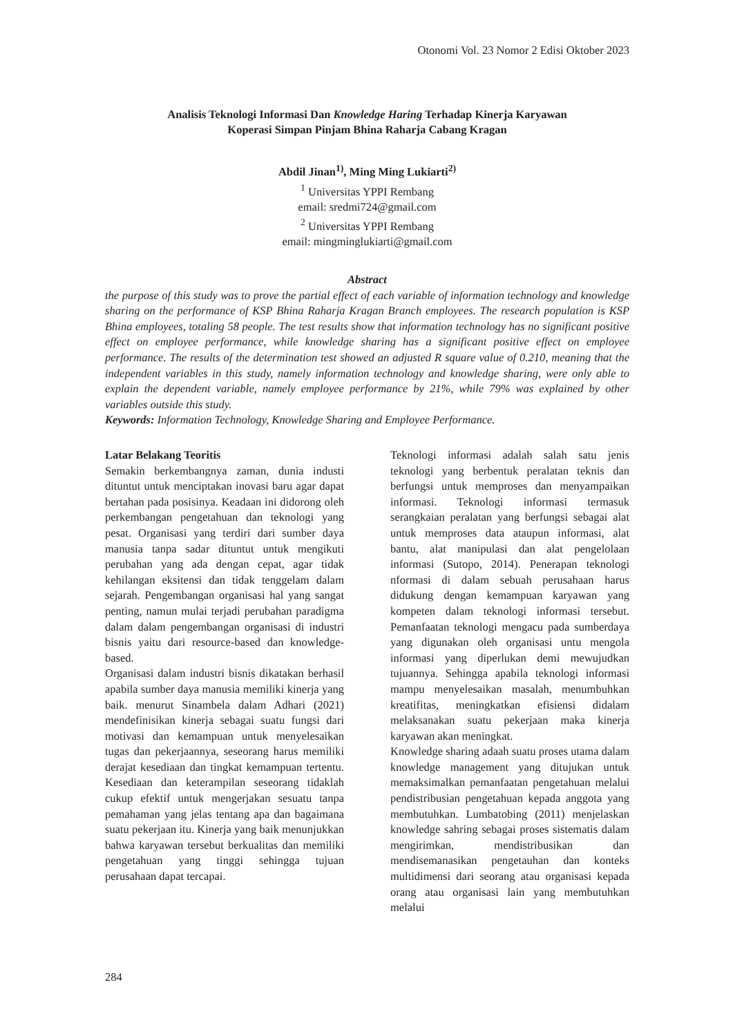Otonomi Vol. 23 Nomor 2 Edisi Oktober 2023
Analisis Teknologi Informasi Dan Knowledge Haring Terhadap Kinerja Karyawan
Koperasi Simpan Pinjam Bhina Raharja Cabang Kragan
Abdil Jinan<sup>1)</sup>, Ming Ming Lukiarti<sup>2)</sup>
<sup>1</sup> Universitas YPPI Rembang
email: sredmi724@gmail.com
<sup>2</sup> Universitas YPPI Rembang
email: mingminglukiarti@gmail.com
Abstract
the purpose of this study was to prove the partial effect of each variable of information technology and knowledge sharing on the performance of KSP Bhina Raharja Kragan Branch employees. The research population is KSP Bhina employees, totaling 58 people. The test results show that information technology has no significant positive effect on employee performance, while knowledge sharing has a significant positive effect on employee performance. The results of the determination test showed an adjusted R square value of 0.210, meaning that the independent variables in this study, namely information technology and knowledge sharing, were only able to explain the dependent variable, namely employee performance by 21%, while 79% was explained by other variables outside this study.
Keywords: Information Technology, Knowledge Sharing and Employee Performance.
Latar Belakang Teoritis
Semakin berkembangnya zaman, dunia industi dituntut untuk menciptakan inovasi baru agar dapat bertahan pada posisinya. Keadaan ini didorong oleh perkembangan pengetahuan dan teknologi yang pesat. Organisasi yang terdiri dari sumber daya manusia tanpa sadar dituntut untuk mengikuti perubahan yang ada dengan cepat, agar tidak kehilangan eksitensi dan tidak tenggelam dalam sejarah. Pengembangan organisasi hal yang sangat penting, namun mulai terjadi perubahan paradigma dalam dalam pengembangan organisasi di industri bisnis yaitu dari resource-based dan knowledge-based.
Organisasi dalam industri bisnis dikatakan berhasil apabila sumber daya manusia memiliki kinerja yang baik. menurut Sinambela dalam Adhari (2021) mendefinisikan kinerja sebagai suatu fungsi dari motivasi dan kemampuan untuk menyelesaikan tugas dan pekerjaannya, seseorang harus memiliki derajat kesediaan dan tingkat kemampuan tertentu. Kesediaan dan keterampilan seseorang tidaklah cukup efektif untuk mengerjakan sesuatu tanpa pemahaman yang jelas tentang apa dan bagaimana suatu pekerjaan itu. Kinerja yang baik menunjukkan bahwa karyawan tersebut berkualitas dan memiliki pengetahuan yang tinggi sehingga tujuan perusahaan dapat tercapai.
Teknologi informasi adalah salah satu jenis teknologi yang berbentuk peralatan teknis dan berfungsi untuk memproses dan menyampaikan informasi. Teknologi informasi termasuk serangkaian peralatan yang berfungsi sebagai alat untuk memproses data ataupun informasi, alat bantu, alat manipulasi dan alat pengelolaan informasi (Sutopo, 2014). Penerapan teknologi nformasi di dalam sebuah perusahaan harus didukung dengan kemampuan karyawan yang kompeten dalam teknologi informasi tersebut. Pemanfaatan teknologi mengacu pada sumberdaya yang digunakan oleh organisasi untu mengola informasi yang diperlukan demi mewujudkan tujuannya. Sehingga apabila teknologi informasi mampu menyelesaikan masalah, menumbuhkan kreatifitas, meningkatkan efisiensi didalam melaksanakan suatu pekerjaan maka kinerja karyawan akan meningkat.
Knowledge sharing adaah suatu proses utama dalam knowledge management yang ditujukan untuk memaksimalkan pemanfaatan pengetahuan melalui pendistribusian pengetahuan kepada anggota yang membutuhkan. Lumbatobing (2011) menjelaskan knowledge sahring sebagai proses sistematis dalam mengirimkan, mendistribusikan dan mendisemanasikan pengetauhan dan konteks multidimensi dari seorang atau organisasi kepada orang atau organisasi lain yang membutuhkan melalui
284